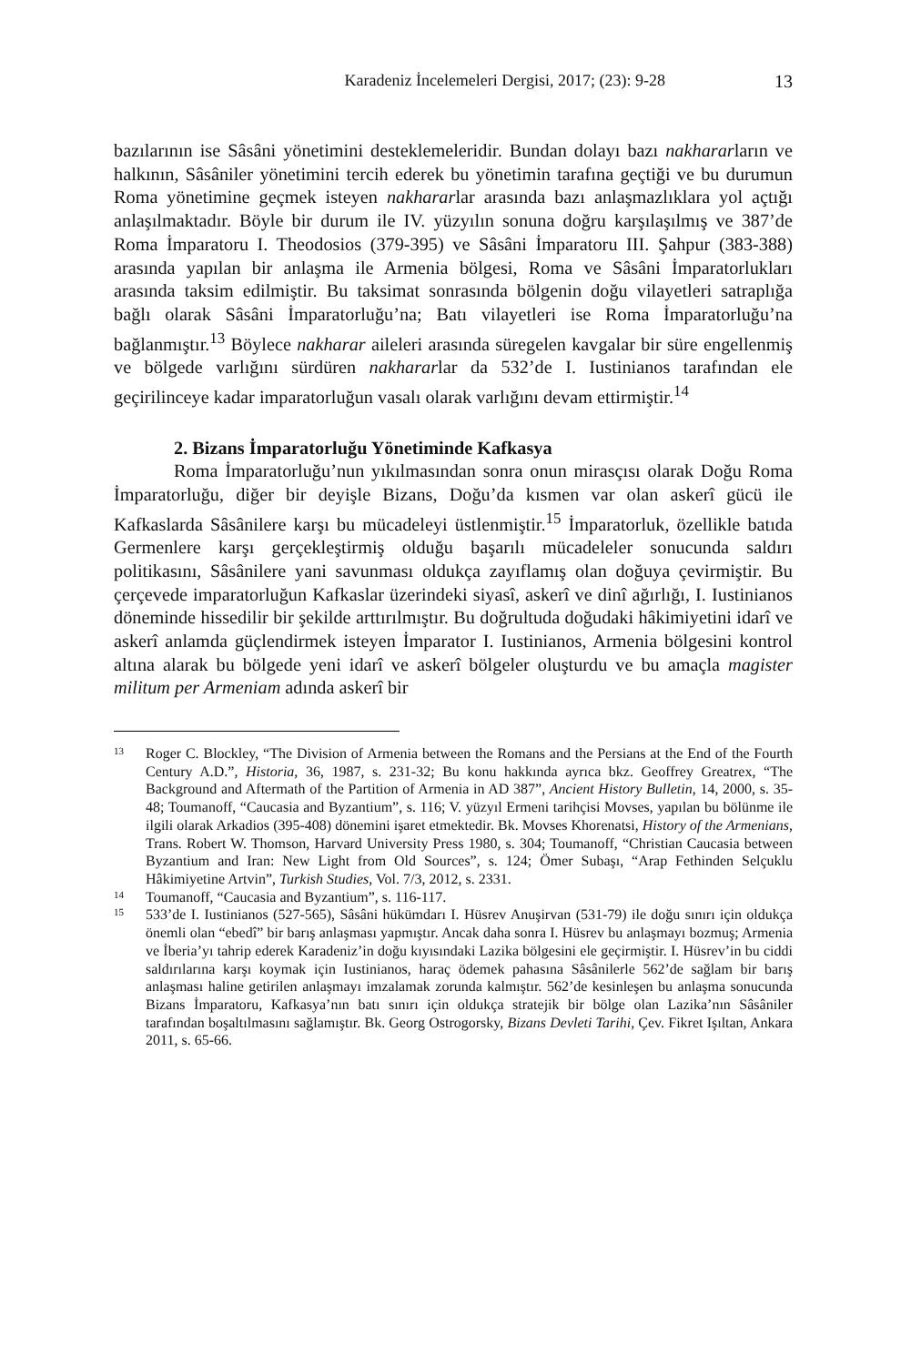Karadeniz İncelemeleri Dergisi, 2017; (23): 9-28 13
bazılarının ise Sâsâni yönetimini desteklemeleridir. Bundan dolayı bazı nakhararların ve halkının, Sâsâniler yönetimini tercih ederek bu yönetimin tarafına geçtiği ve bu durumun Roma yönetimine geçmek isteyen nakhararlar arasında bazı anlaşmazlıklara yol açtığı anlaşılmaktadır. Böyle bir durum ile IV. yüzyılın sonuna doğru karşılaşılmış ve 387’de Roma İmparatoru I. Theodosios (379-395) ve Sâsâni İmparatoru III. Şahpur (383-388) arasında yapılan bir anlaşma ile Armenia bölgesi, Roma ve Sâsâni İmparatorlukları arasında taksim edilmiştir. Bu taksimat sonrasında bölgenin doğu vilayetleri satraplığa bağlı olarak Sâsâni İmparatorluğu’na; Batı vilayetleri ise Roma İmparatorluğu’na bağlanmıştır.<sup>13</sup> Böylece nakharar aileleri arasında süregelen kavgalar bir süre engellenmiş ve bölgede varlığını sürdüren nakhararlar da 532’de I. Iustinianos tarafından ele geçirilinceye kadar imparatorluğun vasalı olarak varlığını devam ettirmiştir.<sup>14</sup>
2. Bizans İmparatorluğu Yönetiminde Kafkasya
Roma İmparatorluğu’nun yıkılmasından sonra onun mirasçısı olarak Doğu Roma İmparatorluğu, diğer bir deyişle Bizans, Doğu’da kısmen var olan askerî gücü ile Kafkaslarda Sâsânilere karşı bu mücadeleyi üstlenmiştir.<sup>15</sup> İmparatorluk, özellikle batıda Germenlere karşı gerçekleştirmiş olduğu başarılı mücadeleler sonucunda saldırı politikasını, Sâsânilere yani savunması oldukça zayıflamış olan doğuya çevirmiştir. Bu çerçevede imparatorluğun Kafkaslar üzerindeki siyasî, askerî ve dinî ağırlığı, I. Iustinianos döneminde hissedilir bir şekilde arttırılmıştır. Bu doğrultuda doğudaki hâkimiyetini idarî ve askerî anlamda güçlendirmek isteyen İmparator I. Iustinianos, Armenia bölgesini kontrol altına alarak bu bölgede yeni idarî ve askerî bölgeler oluşturdu ve bu amaçla magister militum per Armeniam adında askerî bir
13
Roger C. Blockley, “The Division of Armenia between the Romans and the Persians at the End of the Fourth Century A.D.”, Historia, 36, 1987, s. 231-32; Bu konu hakkında ayrıca bkz. Geoffrey Greatrex, “The Background and Aftermath of the Partition of Armenia in AD 387”, Ancient History Bulletin, 14, 2000, s. 35-48; Toumanoff, “Caucasia and Byzantium”, s. 116; V. yüzyıl Ermeni tarihçisi Movses, yapılan bu bölünme ile ilgili olarak Arkadios (395-408) dönemini işaret etmektedir. Bk. Movses Khorenatsi, History of the Armenians, Trans. Robert W. Thomson, Harvard University Press 1980, s. 304; Toumanoff, “Christian Caucasia between Byzantium and Iran: New Light from Old Sources”, s. 124; Ömer Subaşı, “Arap Fethinden Selçuklu Hâkimiyetine Artvin”, Turkish Studies, Vol. 7/3, 2012, s. 2331.
14
Toumanoff, “Caucasia and Byzantium”, s. 116-117.
15
533’de I. Iustinianos (527-565), Sâsâni hükümdarı I. Hüsrev Anuşirvan (531-79) ile doğu sınırı için oldukça önemli olan “ebedî” bir barış anlaşması yapmıştır. Ancak daha sonra I. Hüsrev bu anlaşmayı bozmuş; Armenia ve İberia’yı tahrip ederek Karadeniz’in doğu kıyısındaki Lazika bölgesini ele geçirmiştir. I. Hüsrev’in bu ciddi saldırılarına karşı koymak için Iustinianos, haraç ödemek pahasına Sâsânilerle 562’de sağlam bir barış anlaşması haline getirilen anlaşmayı imzalamak zorunda kalmıştır. 562’de kesinleşen bu anlaşma sonucunda Bizans İmparatoru, Kafkasya’nın batı sınırı için oldukça stratejik bir bölge olan Lazika’nın Sâsâniler tarafından boşaltılmasını sağlamıştır. Bk. Georg Ostrogorsky, Bizans Devleti Tarihi, Çev. Fikret Işıltan, Ankara 2011, s. 65-66.